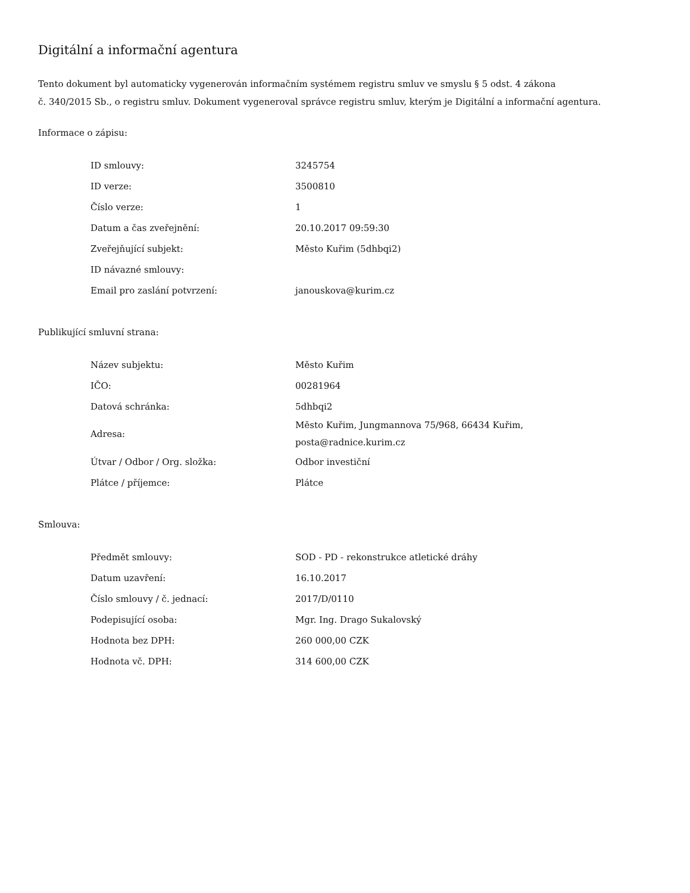Digitální a informační agentura
Tento dokument byl automaticky vygenerován informačním systémem registru smluv ve smyslu § 5 odst. 4 zákona
č. 340/2015 Sb., o registru smluv. Dokument vygeneroval správce registru smluv, kterým je Digitální a informační agentura.
Informace o zápisu:
| ID smlouvy: | 3245754 |
| ID verze: | 3500810 |
| Číslo verze: | 1 |
| Datum a čas zveřejnění: | 20.10.2017 09:59:30 |
| Zveřejňující subjekt: | Město Kuřim (5dhbqi2) |
| ID návazné smlouvy: | |
| Email pro zaslání potvrzení: | janouskova@kurim.cz |
Publikující smluvní strana:
| Název subjektu: | Město Kuřim |
| IČO: | 00281964 |
| Datová schránka: | 5dhbqi2 |
| Adresa: | Město Kuřim, Jungmannova 75/968, 66434 Kuřim, posta@radnice.kurim.cz |
| Útvar / Odbor / Org. složka: | Odbor investiční |
| Plátce / příjemce: | Plátce |
Smlouva:
| Předmět smlouvy: | SOD - PD - rekonstrukce atletické dráhy |
| Datum uzavření: | 16.10.2017 |
| Číslo smlouvy / č. jednací: | 2017/D/0110 |
| Podepisující osoba: | Mgr. Ing. Drago Sukalovský |
| Hodnota bez DPH: | 260 000,00 CZK |
| Hodnota vč. DPH: | 314 600,00 CZK |